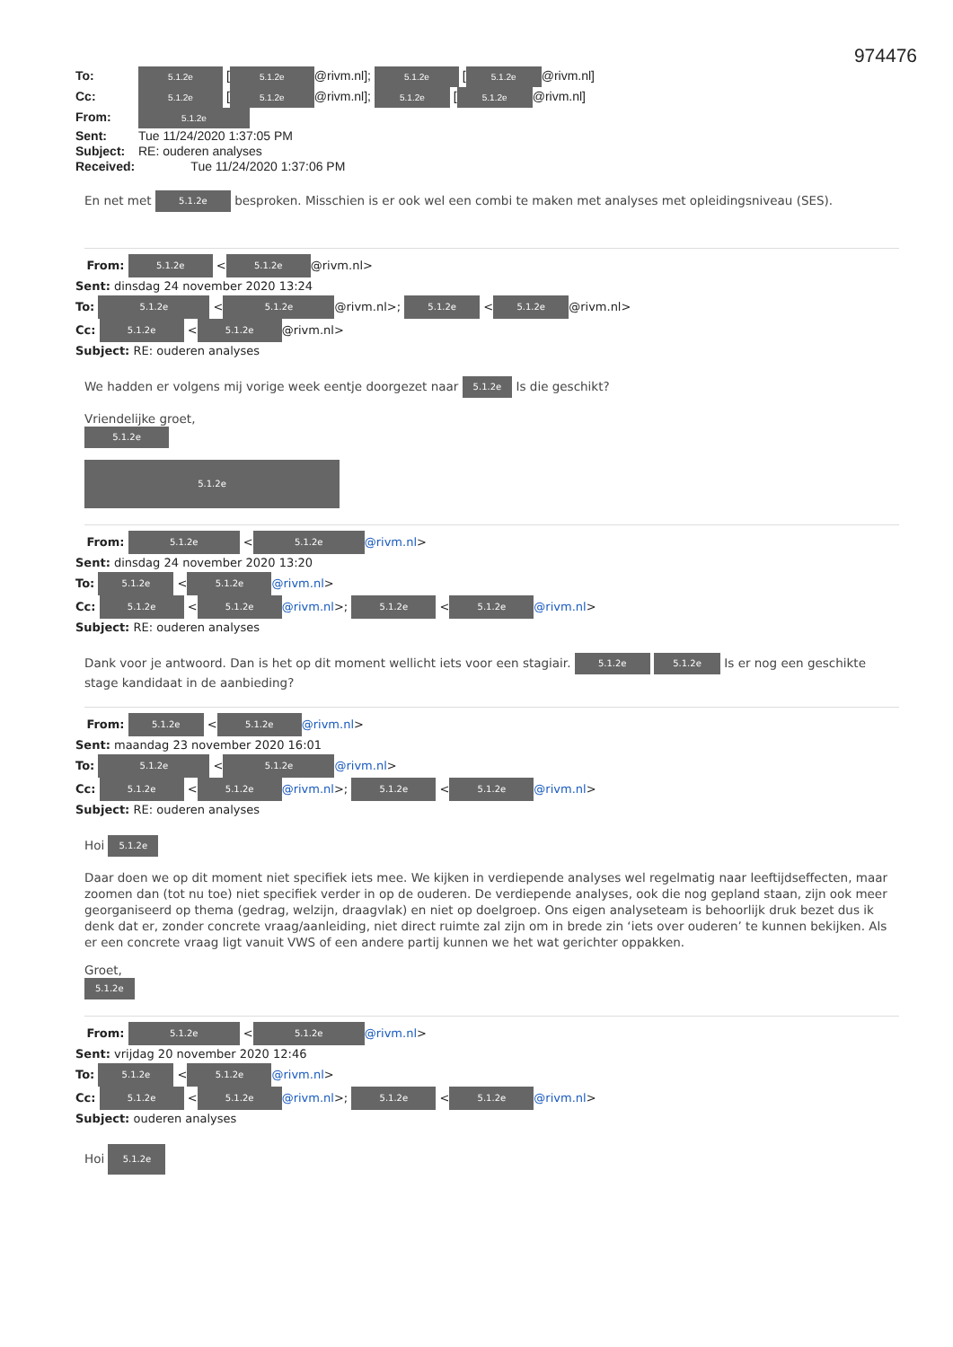974476
To: 5.1.2e [5.1.2e @rivm.nl]; 5.1.2e [5.1.2e @rivm.nl]
Cc: 5.1.2e [5.1.2e @rivm.nl]; 5.1.2e [5.1.2e @rivm.nl]
From: 5.1.2e
Sent: Tue 11/24/2020 1:37:05 PM
Subject: RE: ouderen analyses
Received: Tue 11/24/2020 1:37:06 PM
En net met 5.1.2e besproken. Misschien is er ook wel een combi te maken met analyses met opleidingsniveau (SES).
From: 5.1.2e < 5.1.2e @rivm.nl>
Sent: dinsdag 24 november 2020 13:24
To: 5.1.2e < 5.1.2e @rivm.nl>; 5.1.2e < 5.1.2e @rivm.nl>
Cc: 5.1.2e < 5.1.2e @rivm.nl>
Subject: RE: ouderen analyses
We hadden er volgens mij vorige week eentje doorgezet naar 5.1.2e Is die geschikt?
Vriendelijke groet,
5.1.2e
5.1.2e
From: 5.1.2e < 5.1.2e @rivm.nl>
Sent: dinsdag 24 november 2020 13:20
To: 5.1.2e < 5.1.2e @rivm.nl>
Cc: 5.1.2e < 5.1.2e @rivm.nl>; 5.1.2e < 5.1.2e @rivm.nl>
Subject: RE: ouderen analyses
Dank voor je antwoord. Dan is het op dit moment wellicht iets voor een stagiair. 5.1.2e 5.1.2e Is er nog een geschikte stage kandidaat in de aanbieding?
From: 5.1.2e < 5.1.2e @rivm.nl>
Sent: maandag 23 november 2020 16:01
To: 5.1.2e < 5.1.2e @rivm.nl>
Cc: 5.1.2e < 5.1.2e @rivm.nl>; 5.1.2e < 5.1.2e @rivm.nl>
Subject: RE: ouderen analyses
Hoi 5.1.2e
Daar doen we op dit moment niet specifiek iets mee. We kijken in verdiepende analyses wel regelmatig naar leeftijdseffecten, maar zoomen dan (tot nu toe) niet specifiek verder in op de ouderen. De verdiepende analyses, ook die nog gepland staan, zijn ook meer georganiseerd op thema (gedrag, welzijn, draagvlak) en niet op doelgroep. Ons eigen analyseteam is behoorlijk druk bezet dus ik denk dat er, zonder concrete vraag/aanleiding, niet direct ruimte zal zijn om in brede zin ‘iets over ouderen’ te kunnen bekijken. Als er een concrete vraag ligt vanuit VWS of een andere partij kunnen we het wat gerichter oppakken.
Groet,
5.1.2e
From: 5.1.2e < 5.1.2e @rivm.nl>
Sent: vrijdag 20 november 2020 12:46
To: 5.1.2e < 5.1.2e @rivm.nl>
Cc: 5.1.2e < 5.1.2e @rivm.nl>; 5.1.2e < 5.1.2e @rivm.nl>
Subject: ouderen analyses
Hoi 5.1.2e